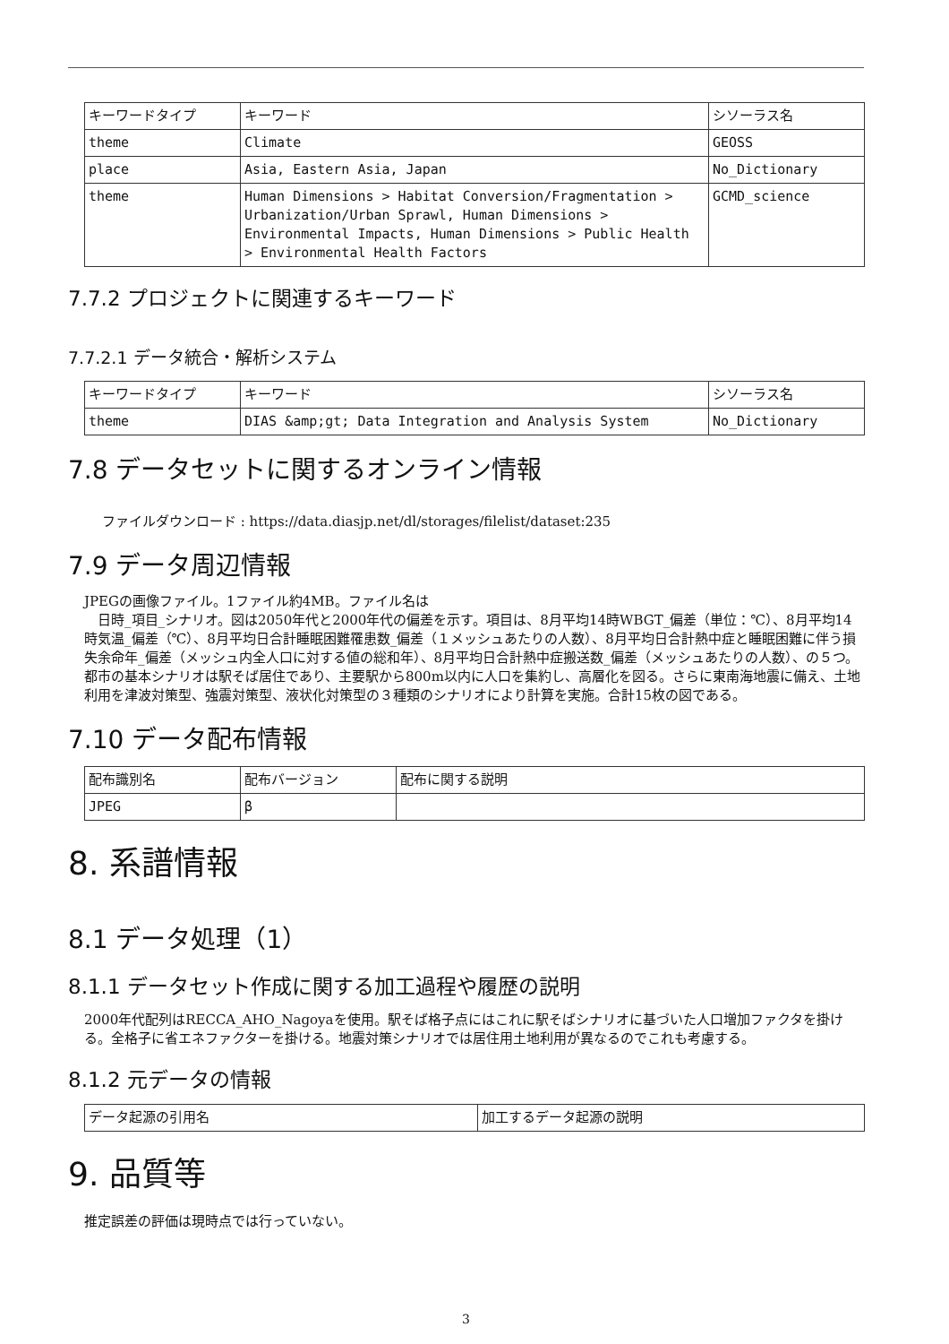| キーワードタイプ | キーワード | シソーラス名 |
| theme | Climate | GEOSS |
| place | Asia, Eastern Asia, Japan | No_Dictionary |
| theme | Human Dimensions > Habitat Conversion/Fragmentation > Urbanization/Urban Sprawl, Human Dimensions > Environmental Impacts, Human Dimensions > Public Health > Environmental Health Factors | GCMD_science |
7.7.2 プロジェクトに関連するキーワード
7.7.2.1 データ統合・解析システム
| キーワードタイプ | キーワード | シソーラス名 |
| theme | DIAS &amp;gt; Data Integration and Analysis System | No_Dictionary |
7.8 データセットに関するオンライン情報
ファイルダウンロード : https://data.diasjp.net/dl/storages/filelist/dataset:235
7.9 データ周辺情報
JPEGの画像ファイル。1ファイル約4MB。ファイル名は
　日時_項目_シナリオ。図は2050年代と2000年代の偏差を示す。項目は、8月平均14時WBGT_偏差（単位：℃）、8月平均14時気温_偏差（℃）、8月平均日合計睡眠困難罹患数_偏差（１メッシュあたりの人数）、8月平均日合計熱中症と睡眠困難に伴う損失余命年_偏差（メッシュ内全人口に対する値の総和年）、8月平均日合計熱中症搬送数_偏差（メッシュあたりの人数）、の５つ。都市の基本シナリオは駅そば居住であり、主要駅から800m以内に人口を集約し、高層化を図る。さらに東南海地震に備え、土地利用を津波対策型、強震対策型、液状化対策型の３種類のシナリオにより計算を実施。合計15枚の図である。
7.10 データ配布情報
| 配布識別名 | 配布バージョン | 配布に関する説明 |
| JPEG | β | |
8. 系譜情報
8.1 データ処理（1）
8.1.1 データセット作成に関する加工過程や履歴の説明
2000年代配列はRECCA_AHO_Nagoyaを使用。駅そば格子点にはこれに駅そばシナリオに基づいた人口増加ファクタを掛ける。全格子に省エネファクターを掛ける。地震対策シナリオでは居住用土地利用が異なるのでこれも考慮する。
8.1.2 元データの情報
| データ起源の引用名 | 加工するデータ起源の説明 |
9. 品質等
推定誤差の評価は現時点では行っていない。
3